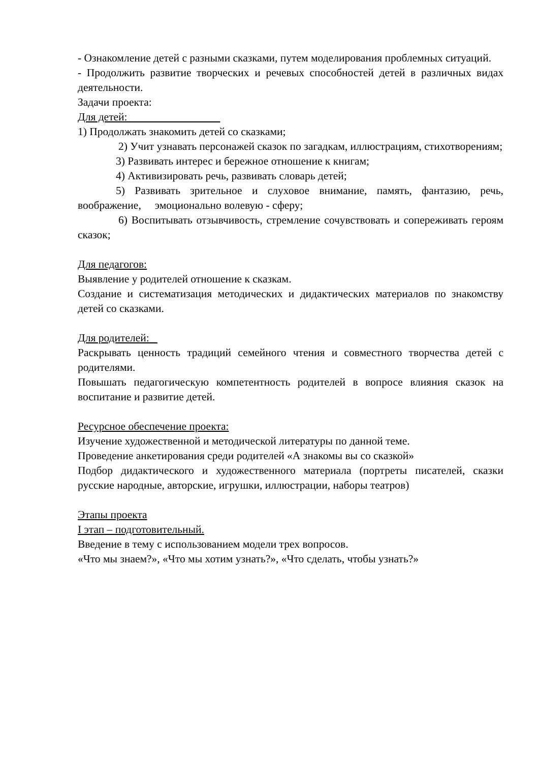- Ознакомление детей с разными сказками, путем моделирования проблемных ситуаций.
- Продолжить развитие творческих и речевых способностей детей в различных видах деятельности.
Задачи проекта:
Для детей:
1) Продолжать знакомить детей со сказками;
2) Учит узнавать персонажей сказок по загадкам, иллюстрациям, стихотворениям;
3) Развивать интерес и бережное отношение к книгам;
4) Активизировать речь, развивать словарь детей;
5) Развивать зрительное и слуховое внимание, память, фантазию, речь, воображение, эмоционально волевую - сферу;
6) Воспитывать отзывчивость, стремление сочувствовать и сопереживать героям сказок;
Для педагогов:
Выявление у родителей отношение к сказкам.
Создание и систематизация методических и дидактических материалов по знакомству детей со сказками.
Для родителей:
Раскрывать ценность традиций семейного чтения и совместного творчества детей с родителями.
Повышать педагогическую компетентность родителей в вопросе влияния сказок на воспитание и развитие детей.
Ресурсное обеспечение проекта:
Изучение художественной и методической литературы по данной теме.
Проведение анкетирования среди родителей «А знакомы вы со сказкой»
Подбор дидактического и художественного материала (портреты писателей, сказки русские народные, авторские, игрушки, иллюстрации, наборы театров)
Этапы проекта
I этап – подготовительный.
Введение в тему с использованием модели трех вопросов.
«Что мы знаем?», «Что мы хотим узнать?», «Что сделать, чтобы узнать?»